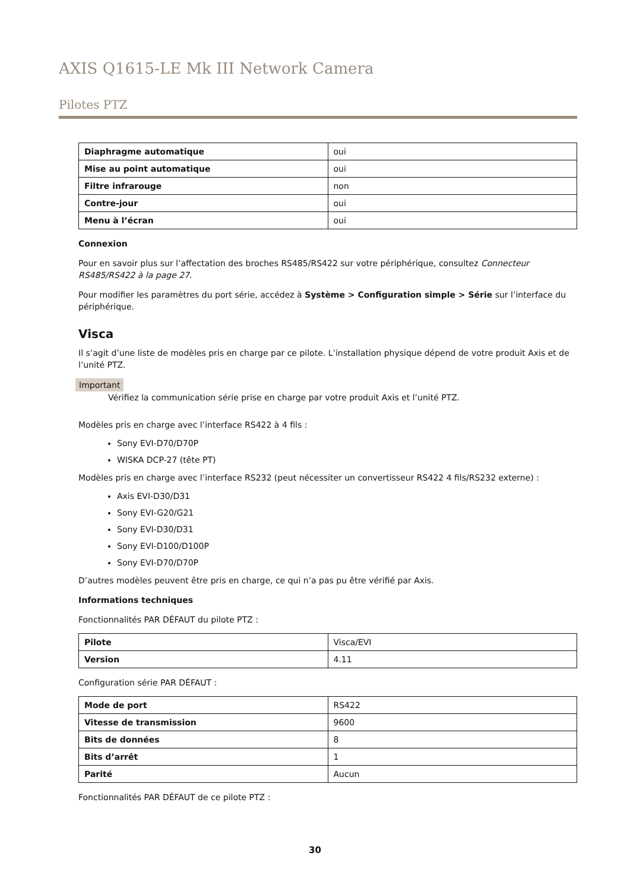AXIS Q1615-LE Mk III Network Camera
Pilotes PTZ
| Diaphragme automatique | oui |
| Mise au point automatique | oui |
| Filtre infrarouge | non |
| Contre-jour | oui |
| Menu à l’écran | oui |
Connexion
Pour en savoir plus sur l’affectation des broches RS485/RS422 sur votre périphérique, consultez Connecteur RS485/RS422 à la page 27.
Pour modifier les paramètres du port série, accédez à Système > Configuration simple > Série sur l’interface du périphérique.
Visca
Il s’agit d’une liste de modèles pris en charge par ce pilote. L’installation physique dépend de votre produit Axis et de l’unité PTZ.
Important
Vérifiez la communication série prise en charge par votre produit Axis et l’unité PTZ.
Modèles pris en charge avec l’interface RS422 à 4 fils :
Sony EVI-D70/D70P
WISKA DCP-27 (tête PT)
Modèles pris en charge avec l’interface RS232 (peut nécessiter un convertisseur RS422 4 fils/RS232 externe) :
Axis EVI-D30/D31
Sony EVI-G20/G21
Sony EVI-D30/D31
Sony EVI-D100/D100P
Sony EVI-D70/D70P
D’autres modèles peuvent être pris en charge, ce qui n’a pas pu être vérifié par Axis.
Informations techniques
Fonctionnalités PAR DÉFAUT du pilote PTZ :
| Pilote | Visca/EVI |
| Version | 4.11 |
Configuration série PAR DÉFAUT :
| Mode de port | RS422 |
| Vitesse de transmission | 9600 |
| Bits de données | 8 |
| Bits d’arrêt | 1 |
| Parité | Aucun |
Fonctionnalités PAR DÉFAUT de ce pilote PTZ :
30